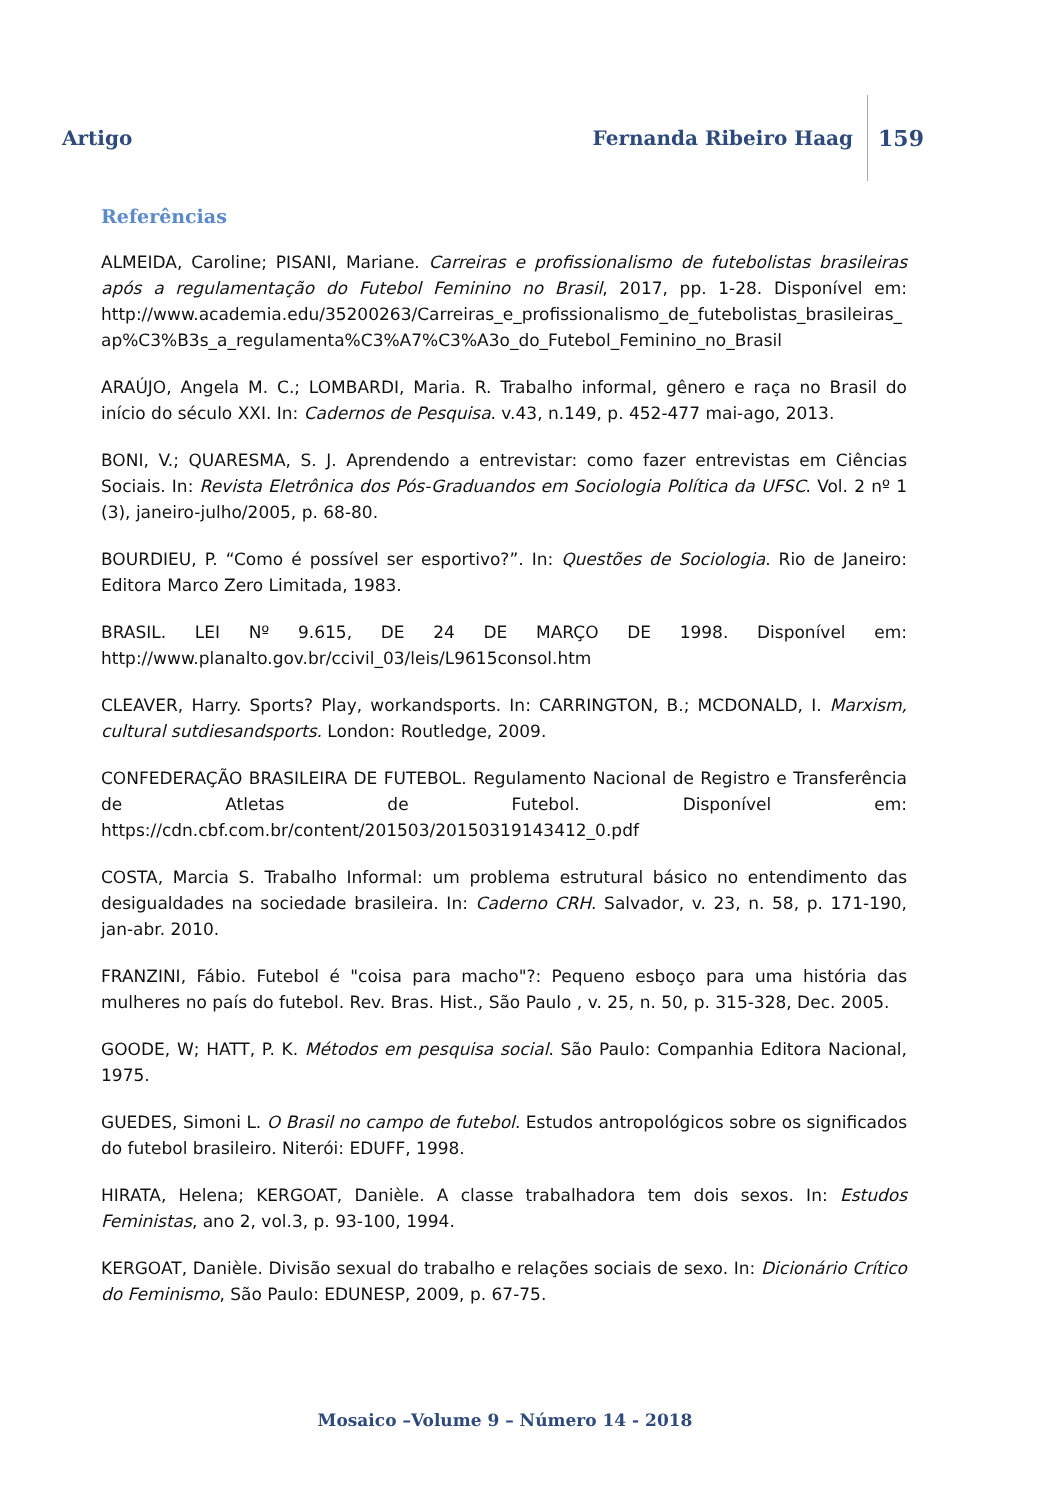Artigo Fernanda Ribeiro Haag 159
Referências
ALMEIDA, Caroline; PISANI, Mariane. Carreiras e profissionalismo de futebolistas brasileiras após a regulamentação do Futebol Feminino no Brasil, 2017, pp. 1-28. Disponível em: http://www.academia.edu/35200263/Carreiras_e_profissionalismo_de_futebolistas_brasileiras_ap%C3%B3s_a_regulamenta%C3%A7%C3%A3o_do_Futebol_Feminino_no_Brasil
ARAÚJO, Angela M. C.; LOMBARDI, Maria. R. Trabalho informal, gênero e raça no Brasil do início do século XXI. In: Cadernos de Pesquisa. v.43, n.149, p. 452-477 mai-ago, 2013.
BONI, V.; QUARESMA, S. J. Aprendendo a entrevistar: como fazer entrevistas em Ciências Sociais. In: Revista Eletrônica dos Pós-Graduandos em Sociologia Política da UFSC. Vol. 2 nº 1 (3), janeiro-julho/2005, p. 68-80.
BOURDIEU, P. “Como é possível ser esportivo?”. In: Questões de Sociologia. Rio de Janeiro: Editora Marco Zero Limitada, 1983.
BRASIL. LEI Nº 9.615, DE 24 DE MARÇO DE 1998. Disponível em: http://www.planalto.gov.br/ccivil_03/leis/L9615consol.htm
CLEAVER, Harry. Sports? Play, workandsports. In: CARRINGTON, B.; MCDONALD, I. Marxism, cultural sutdiesandsports. London: Routledge, 2009.
CONFEDERAÇÃO BRASILEIRA DE FUTEBOL. Regulamento Nacional de Registro e Transferência de Atletas de Futebol. Disponível em: https://cdn.cbf.com.br/content/201503/20150319143412_0.pdf
COSTA, Marcia S. Trabalho Informal: um problema estrutural básico no entendimento das desigualdades na sociedade brasileira. In: Caderno CRH. Salvador, v. 23, n. 58, p. 171-190, jan-abr. 2010.
FRANZINI, Fábio. Futebol é "coisa para macho"?: Pequeno esboço para uma história das mulheres no país do futebol. Rev. Bras. Hist., São Paulo , v. 25, n. 50, p. 315-328, Dec. 2005.
GOODE, W; HATT, P. K. Métodos em pesquisa social. São Paulo: Companhia Editora Nacional, 1975.
GUEDES, Simoni L. O Brasil no campo de futebol. Estudos antropológicos sobre os significados do futebol brasileiro. Niterói: EDUFF, 1998.
HIRATA, Helena; KERGOAT, Danièle. A classe trabalhadora tem dois sexos. In: Estudos Feministas, ano 2, vol.3, p. 93-100, 1994.
KERGOAT, Danièle. Divisão sexual do trabalho e relações sociais de sexo. In: Dicionário Crítico do Feminismo, São Paulo: EDUNESP, 2009, p. 67-75.
Mosaico –Volume 9 – Número 14 - 2018